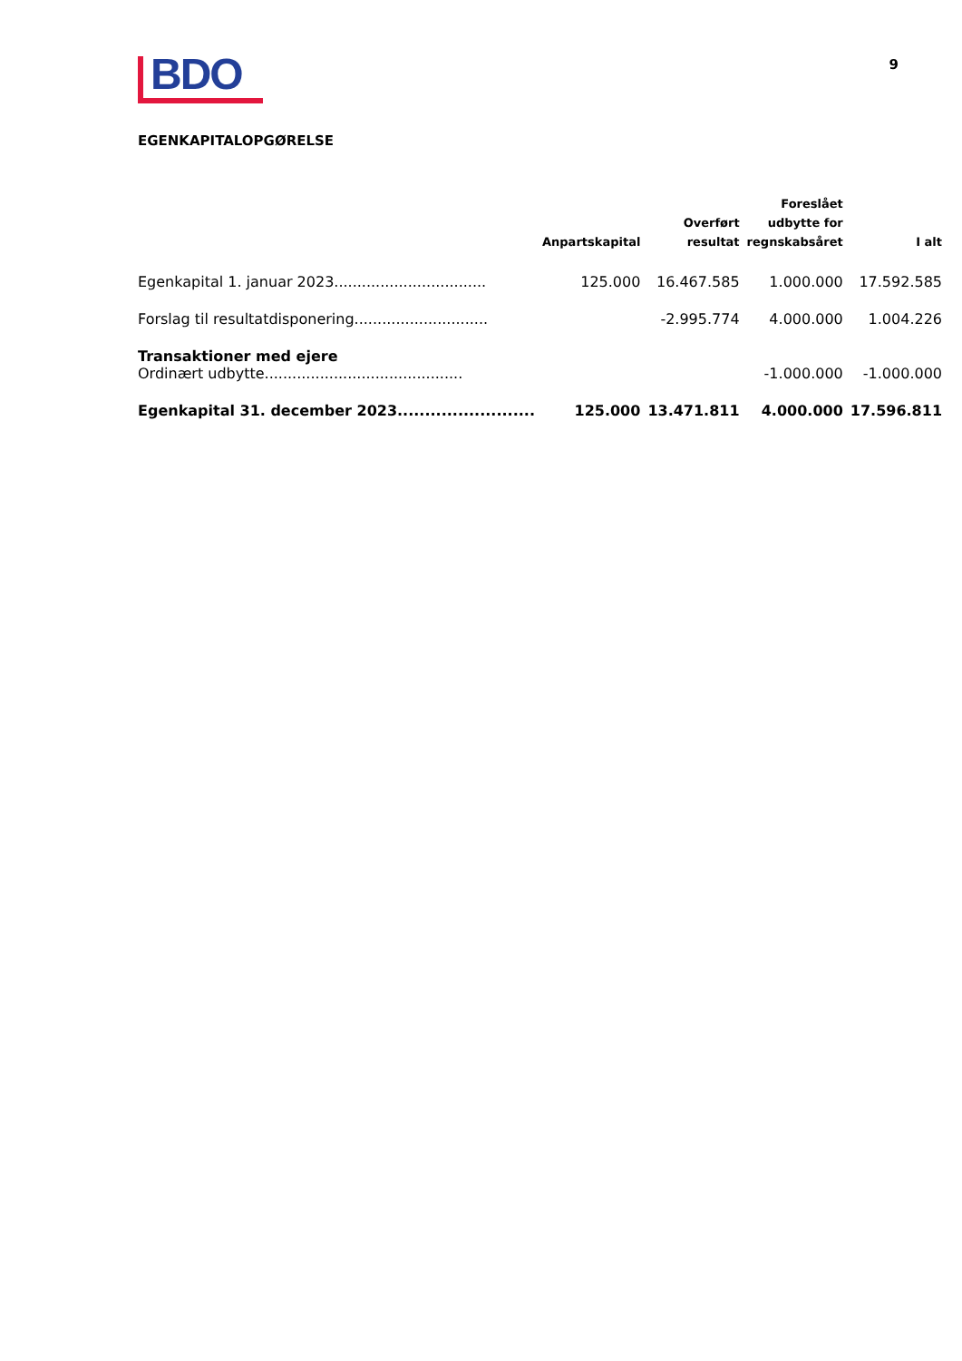BDO
9
EGENKAPITALOPGØRELSE
| | Anpartskapital | Overført resultat | Foreslået udbytte for regnskabsåret | I alt |
| --- | --- | --- | --- | --- |
| Egenkapital 1. januar 2023................................. | 125.000 | 16.467.585 | 1.000.000 | 17.592.585 |
| Forslag til resultatdisponering............................. | | -2.995.774 | 4.000.000 | 1.004.226 |
| Transaktioner med ejere | | | | |
| Ordinært udbytte........................................... | | | -1.000.000 | -1.000.000 |
| Egenkapital 31. december 2023......................... | 125.000 | 13.471.811 | 4.000.000 | 17.596.811 |